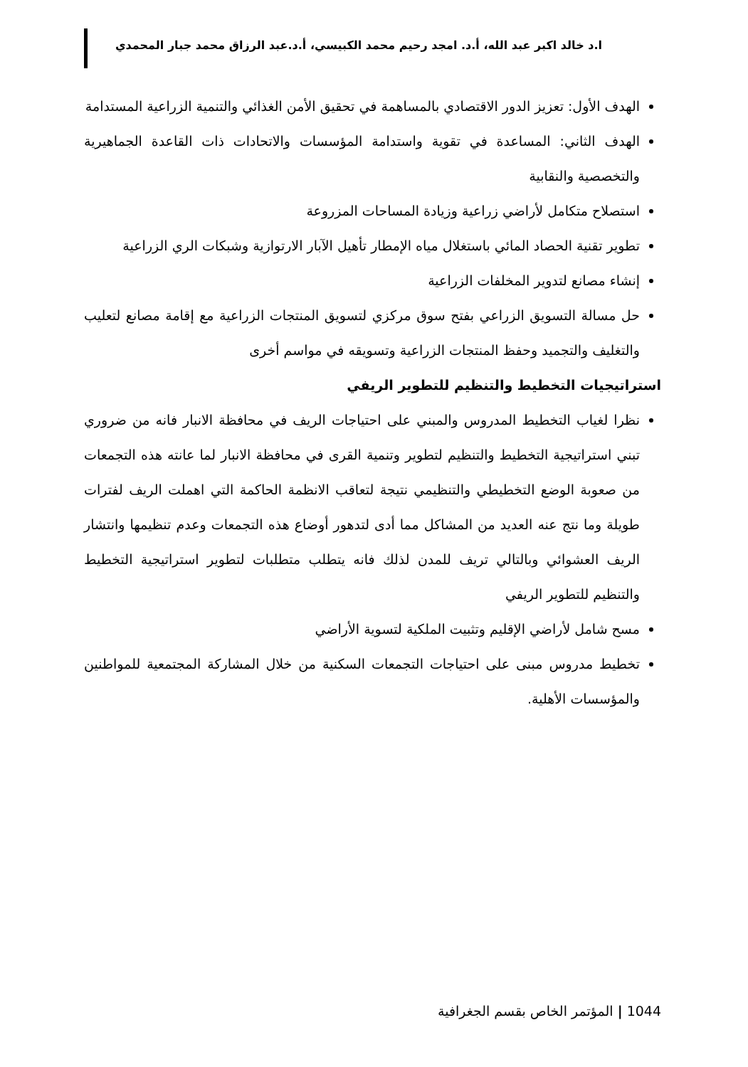ا.د خالد اكبر عبد الله، أ.د. امجد رحيم محمد الكبيسي، أ.د.عبد الرزاق محمد جبار المحمدي
الهدف الأول: تعزيز الدور الاقتصادي بالمساهمة في تحقيق الأمن الغذائي والتنمية الزراعية المستدامة
الهدف الثاني: المساعدة في تقوية واستدامة المؤسسات والاتحادات ذات القاعدة الجماهيرية والتخصصية والنقابية
استصلاح متكامل لأراضي زراعية وزيادة المساحات المزروعة
تطوير تقنية الحصاد المائي باستغلال مياه الإمطار تأهيل الآبار الارتوازية وشبكات الري الزراعية
إنشاء مصانع لتدوير المخلفات الزراعية
حل مسالة التسويق الزراعي بفتح سوق مركزي لتسويق المنتجات الزراعية مع إقامة مصانع لتعليب والتغليف والتجميد وحفظ المنتجات الزراعية وتسويقه في مواسم أخرى
استراتيجيات التخطيط والتنظيم للتطوير الريفي
نظرا لغياب التخطيط المدروس والمبني على احتياجات الريف في محافظة الانبار فانه من ضروري تبني استراتيجية التخطيط والتنظيم لتطوير وتنمية القرى في محافظة الانبار لما عانته هذه التجمعات من صعوبة الوضع التخطيطي والتنظيمي نتيجة لتعاقب الانظمة الحاكمة التي اهملت الريف لفترات طويلة وما نتج عنه العديد من المشاكل مما أدى لتدهور أوضاع هذه التجمعات وعدم تنظيمها وانتشار الريف العشوائي وبالتالي تريف للمدن لذلك فانه يتطلب متطلبات لتطوير استراتيجية التخطيط والتنظيم للتطوير الريفي
مسح شامل لأراضي الإقليم وتثبيت الملكية لتسوية الأراضي
تخطيط مدروس مبنى على احتياجات التجمعات السكنية من خلال المشاركة المجتمعية للمواطنين والمؤسسات الأهلية.
1044 | المؤتمر الخاص بقسم الجغرافية